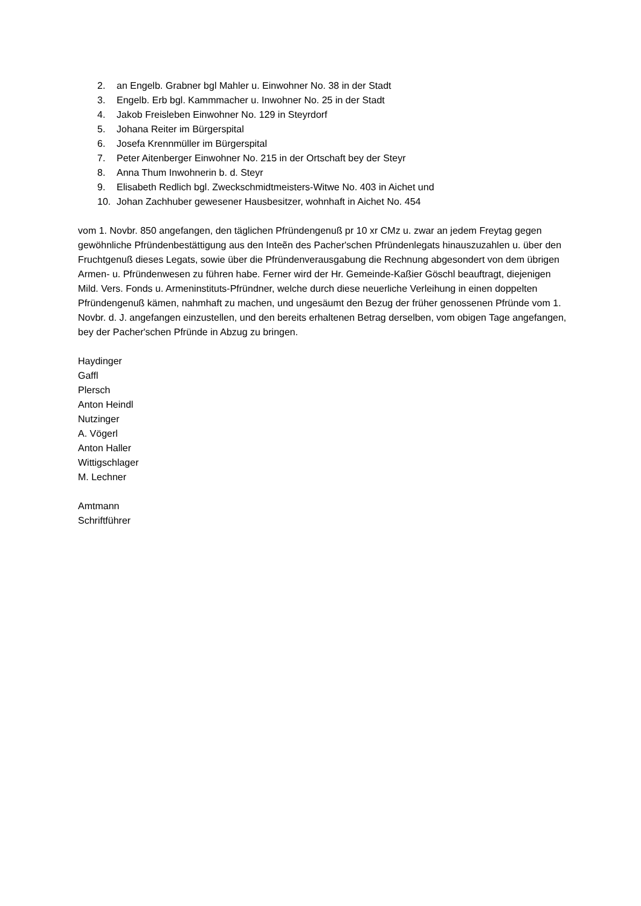2. an Engelb. Grabner bgl Mahler u. Einwohner No. 38 in der Stadt
3. Engelb. Erb bgl. Kammmacher u. Inwohner No. 25 in der Stadt
4. Jakob Freisleben Einwohner No. 129 in Steyrdorf
5. Johana Reiter im Bürgerspital
6. Josefa Krennmüller im Bürgerspital
7. Peter Aitenberger Einwohner No. 215 in der Ortschaft bey der Steyr
8. Anna Thum Inwohnerin b. d. Steyr
9. Elisabeth Redlich bgl. Zweckschmidtmeisters-Witwe No. 403 in Aichet und
10. Johan Zachhuber gewesener Hausbesitzer, wohnhaft in Aichet No. 454
vom 1. Novbr. 850 angefangen, den täglichen Pfründengenuß pr 10 xr CMz u. zwar an jedem Freytag gegen gewöhnliche Pfründenbestättigung aus den Inteẽn des Pacher'schen Pfründenlegats hinauszuzahlen u. über den Fruchtgenuß dieses Legats, sowie über die Pfründenverausgabung die Rechnung abgesondert von dem übrigen Armen- u. Pfründenwesen zu führen habe. Ferner wird der Hr. Gemeinde-Kaßier Göschl beauftragt, diejenigen Mild. Vers. Fonds u. Armeninstituts-Pfründner, welche durch diese neuerliche Verleihung in einen doppelten Pfründengenuß kämen, nahmhaft zu machen, und ungesäumt den Bezug der früher genossenen Pfründe vom 1. Novbr. d. J. angefangen einzustellen, und den bereits erhaltenen Betrag derselben, vom obigen Tage angefangen, bey der Pacher'schen Pfründe in Abzug zu bringen.
Haydinger
Gaffl
Plersch
Anton Heindl
Nutzinger
A. Vögerl
Anton Haller
Wittigschlager
M. Lechner
Amtmann
Schriftführer